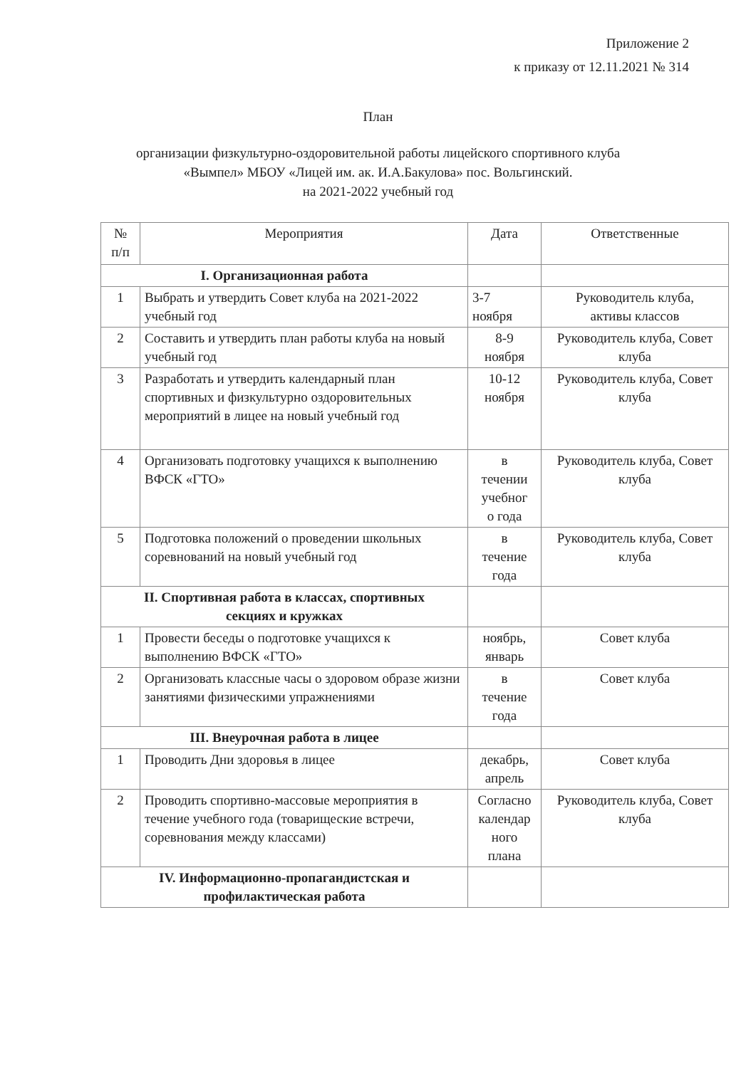Приложение 2
к приказу от 12.11.2021 № 314
План
организации физкультурно-оздоровительной работы лицейского спортивного клуба
«Вымпел» МБОУ «Лицей им. ак. И.А.Бакулова» пос. Вольгинский.
на 2021-2022 учебный год
| № п/п | Мероприятия | Дата | Ответственные |
| --- | --- | --- | --- |
| I. Организационная работа | | | |
| 1 | Выбрать и утвердить Совет клуба на 2021-2022 учебный год | 3-7 ноября | Руководитель клуба, активы классов |
| 2 | Составить и утвердить план работы клуба на новый учебный год | 8-9 ноября | Руководитель клуба, Совет клуба |
| 3 | Разработать и утвердить календарный план спортивных и физкультурно оздоровительных мероприятий в лицее на новый учебный год | 10-12 ноября | Руководитель клуба, Совет клуба |
| 4 | Организовать подготовку учащихся к выполнению ВФСК «ГТО» | в течении учебног о года | Руководитель клуба, Совет клуба |
| 5 | Подготовка положений о проведении школьных соревнований на новый учебный год | в течение года | Руководитель клуба, Совет клуба |
| II. Спортивная работа в классах, спортивных секциях и кружках | | | |
| 1 | Провести беседы о подготовке учащихся к выполнению ВФСК «ГТО» | ноябрь, январь | Совет клуба |
| 2 | Организовать классные часы о здоровом образе жизни занятиями физическими упражнениями | в течение года | Совет клуба |
| III. Внеурочная работа в лицее | | | |
| 1 | Проводить Дни здоровья в лицее | декабрь, апрель | Совет клуба |
| 2 | Проводить спортивно-массовые мероприятия в течение учебного года (товарищеские встречи, соревнования между классами) | Согласно календар ного плана | Руководитель клуба, Совет клуба |
| IV. Информационно-пропагандистская и профилактическая работа | | | |